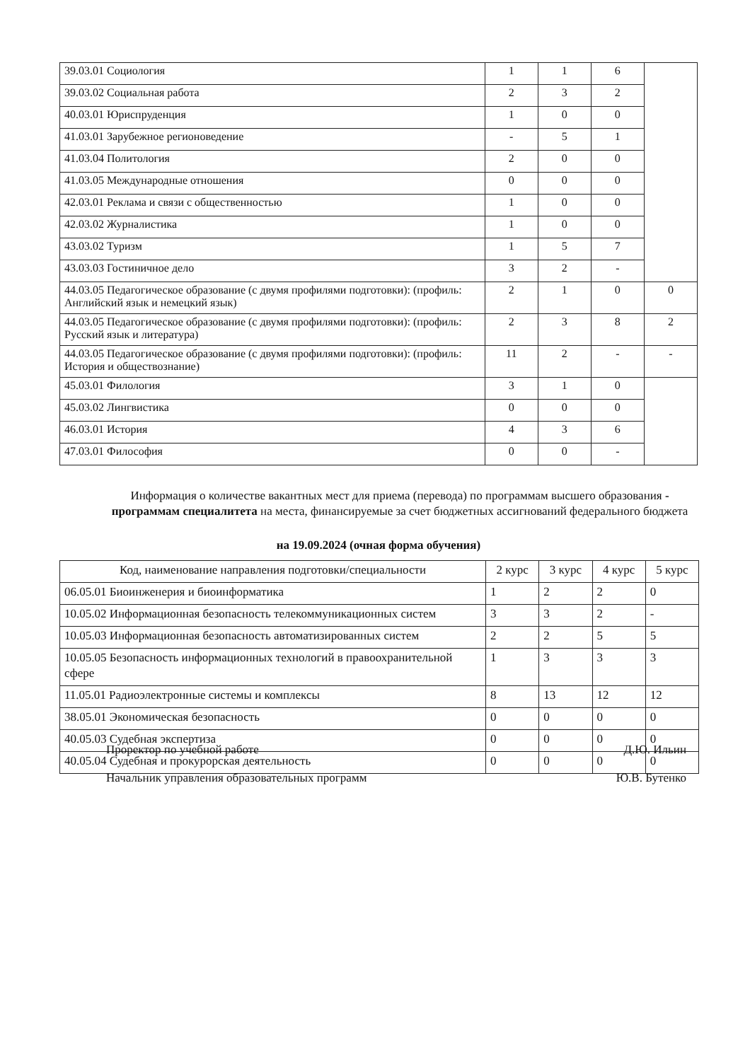| 39.03.01 Социология | 1 | 1 | 6 | |
| 39.03.02 Социальная работа | 2 | 3 | 2 | |
| 40.03.01 Юриспруденция | 1 | 0 | 0 | |
| 41.03.01 Зарубежное регионоведение | - | 5 | 1 | |
| 41.03.04 Политология | 2 | 0 | 0 | |
| 41.03.05 Международные отношения | 0 | 0 | 0 | |
| 42.03.01 Реклама и связи с общественностью | 1 | 0 | 0 | |
| 42.03.02 Журналистика | 1 | 0 | 0 | |
| 43.03.02 Туризм | 1 | 5 | 7 | |
| 43.03.03 Гостиничное дело | 3 | 2 | - | |
| 44.03.05 Педагогическое образование (с двумя профилями подготовки): (профиль: Английский язык и немецкий язык) | 2 | 1 | 0 | 0 |
| 44.03.05 Педагогическое образование (с двумя профилями подготовки): (профиль: Русский язык и литература) | 2 | 3 | 8 | 2 |
| 44.03.05 Педагогическое образование (с двумя профилями подготовки): (профиль: История и обществознание) | 11 | 2 | - | - |
| 45.03.01 Филология | 3 | 1 | 0 | |
| 45.03.02 Лингвистика | 0 | 0 | 0 | |
| 46.03.01 История | 4 | 3 | 6 | |
| 47.03.01 Философия | 0 | 0 | - | |
Информация о количестве вакантных мест для приема (перевода) по программам высшего образования - программам специалитета на места, финансируемые за счет бюджетных ассигнований федерального бюджета
на 19.09.2024 (очная форма обучения)
| Код, наименование направления подготовки/специальности | 2 курс | 3 курс | 4 курс | 5 курс |
| --- | --- | --- | --- | --- |
| 06.05.01 Биоинженерия и биоинформатика | 1 | 2 | 2 | 0 |
| 10.05.02 Информационная безопасность телекоммуникационных систем | 3 | 3 | 2 | - |
| 10.05.03 Информационная безопасность автоматизированных систем | 2 | 2 | 5 | 5 |
| 10.05.05 Безопасность информационных технологий в правоохранительной сфере | 1 | 3 | 3 | 3 |
| 11.05.01 Радиоэлектронные системы и комплексы | 8 | 13 | 12 | 12 |
| 38.05.01 Экономическая безопасность | 0 | 0 | 0 | 0 |
| 40.05.03 Судебная экспертиза | 0 | 0 | 0 | 0 |
| 40.05.04 Судебная и прокурорская деятельность | 0 | 0 | 0 | 0 |
Проректор по учебной работе Д.Ю. Ильин
Начальник управления образовательных программ Ю.В. Бутенко